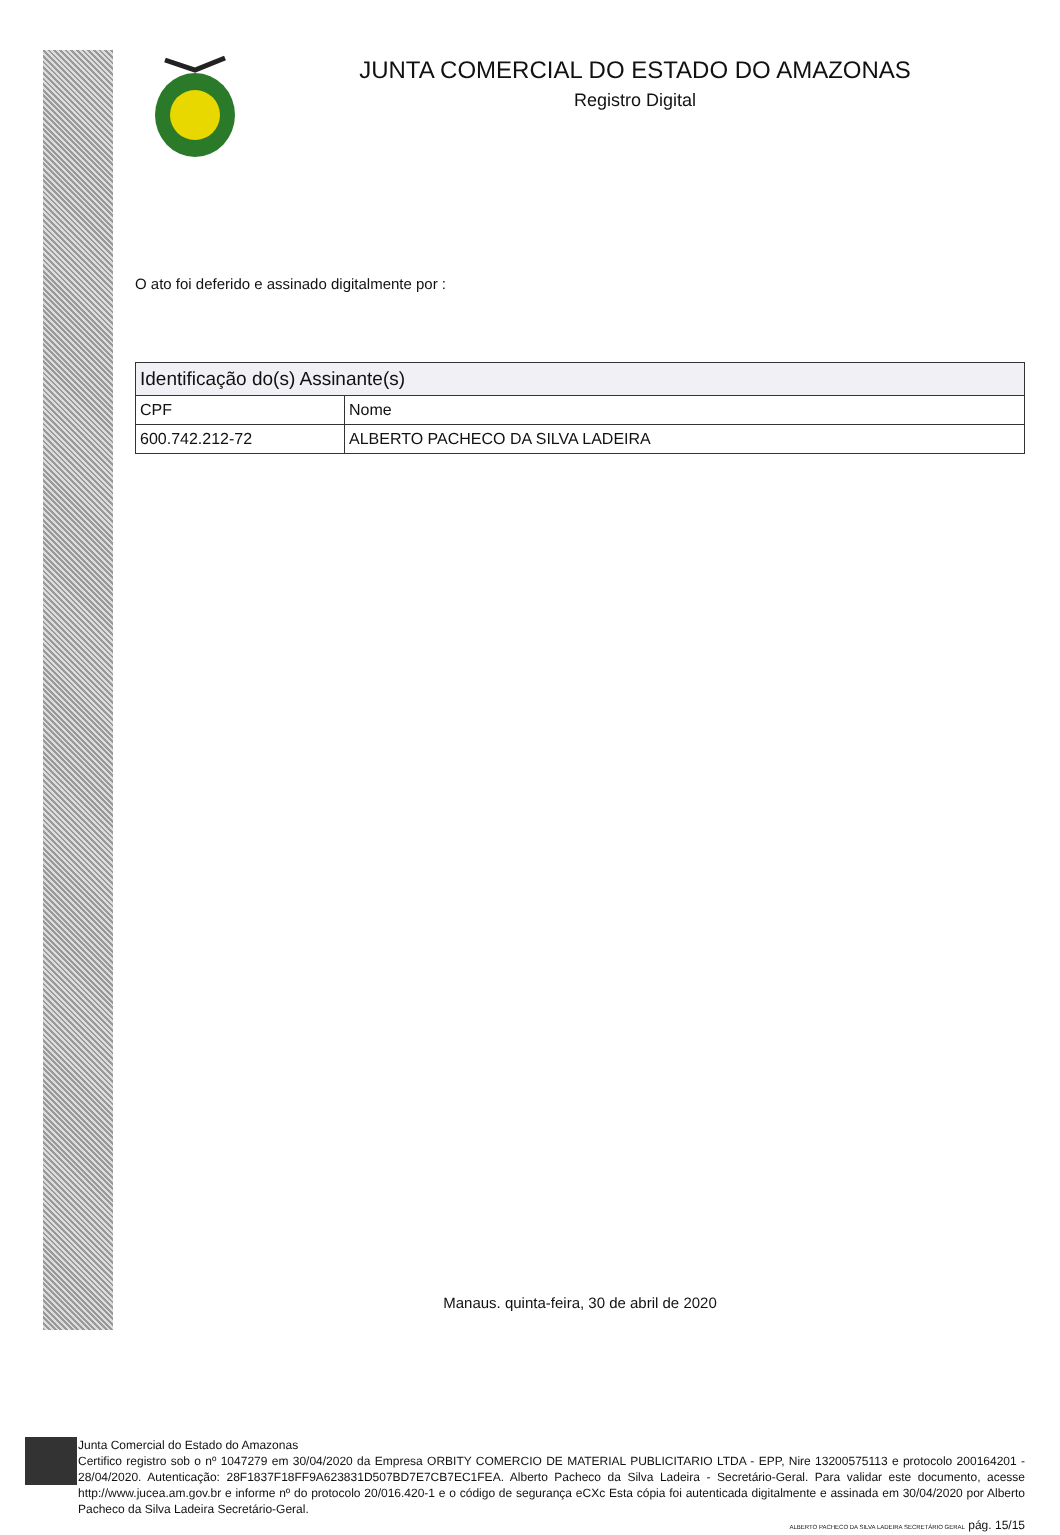JUNTA COMERCIAL DO ESTADO DO AMAZONAS
Registro Digital
O ato foi deferido e assinado digitalmente por :
| Identificação do(s) Assinante(s) | |
| --- | --- |
| CPF | Nome |
| 600.742.212-72 | ALBERTO PACHECO DA SILVA LADEIRA |
Manaus. quinta-feira, 30 de abril de 2020
Junta Comercial do Estado do Amazonas
Certifico registro sob o nº 1047279 em 30/04/2020 da Empresa ORBITY COMERCIO DE MATERIAL PUBLICITARIO LTDA - EPP, Nire 13200575113 e protocolo 200164201 - 28/04/2020. Autenticação: 28F1837F18FF9A623831D507BD7E7CB7EC1FEA. Alberto Pacheco da Silva Ladeira - Secretário-Geral. Para validar este documento, acesse http://www.jucea.am.gov.br e informe nº do protocolo 20/016.420-1 e o código de segurança eCXc Esta cópia foi autenticada digitalmente e assinada em 30/04/2020 por Alberto Pacheco da Silva Ladeira Secretário-Geral.
ALBERTO PACHECO DA SILVA LADEIRA SECRETÁRIO GERAL pág. 15/15